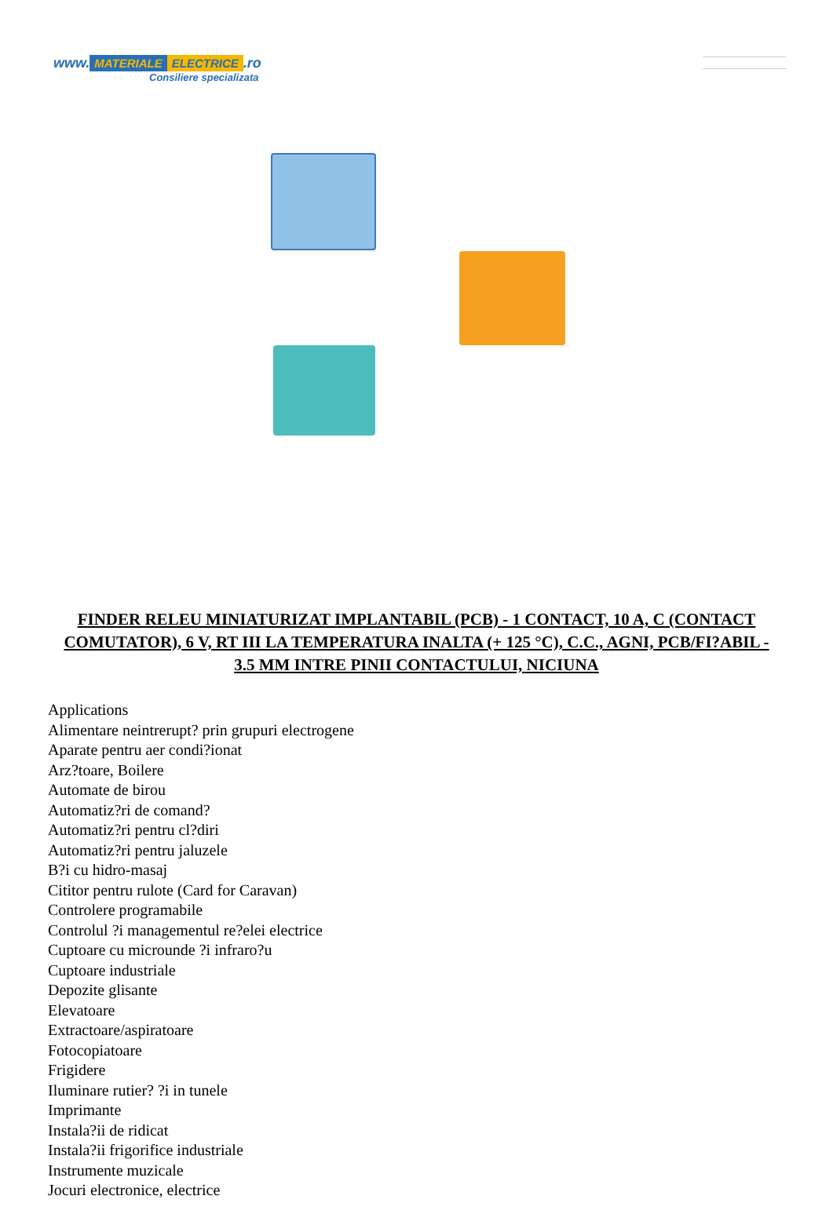www. MATERIALE ELECTRICE.ro
Consiliere specializata
FINDER RELEU MINIATURIZAT IMPLANTABIL (PCB) - 1 CONTACT, 10 A, C (CONTACT COMUTATOR), 6 V, RT III LA TEMPERATURA INALTA (+ 125 °C), C.C., AGNI, PCB/FI?ABIL - 3.5 MM INTRE PINII CONTACTULUI, NICIUNA
Applications
Alimentare neintrerupt? prin grupuri electrogene
Aparate pentru aer condi?ionat
Arz?toare, Boilere
Automate de birou
Automatiz?ri de comand?
Automatiz?ri pentru cl?diri
Automatiz?ri pentru jaluzele
B?i cu hidro-masaj
Cititor pentru rulote (Card for Caravan)
Controlere programabile
Controlul ?i managementul re?elei electrice
Cuptoare cu microunde ?i infraro?u
Cuptoare industriale
Depozite glisante
Elevatoare
Extractoare/aspiratoare
Fotocopiatoare
Frigidere
Iluminare rutier? ?i in tunele
Imprimante
Instala?ii de ridicat
Instala?ii frigorifice industriale
Instrumente muzicale
Jocuri electronice, electrice